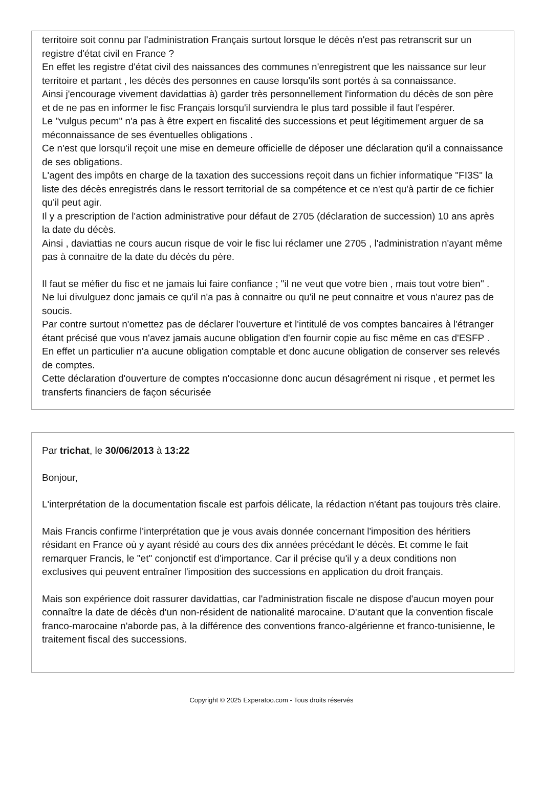territoire soit connu par l'administration Français surtout lorsque le décès n'est pas retranscrit sur un registre d'état civil en France ?
En effet les registre d'état civil des naissances des communes n'enregistrent que les naissance sur leur territoire et partant , les décès des personnes en cause lorsqu'ils sont portés à sa connaissance.
Ainsi j'encourage vivement davidattias à) garder très personnellement l'information du décès de son père et de ne pas en informer le fisc Français lorsqu'il surviendra le plus tard possible il faut l'espérer.
Le "vulgus pecum" n'a pas à être expert en fiscalité des successions et peut légitimement arguer de sa méconnaissance de ses éventuelles obligations .
Ce n'est que lorsqu'il reçoit une mise en demeure officielle de déposer une déclaration qu'il a connaissance de ses obligations.
L'agent des impôts en charge de la taxation des successions reçoit dans un fichier informatique "FI3S" la liste des décès enregistrés dans le ressort territorial de sa compétence et ce n'est qu'à partir de ce fichier qu'il peut agir.
Il y a prescription de l'action administrative pour défaut de 2705 (déclaration de succession) 10 ans après la date du décès.
Ainsi , daviattias ne cours aucun risque de voir le fisc lui réclamer une 2705 , l'administration n'ayant même pas à connaitre de la date du décès du père.
Il faut se méfier du fisc et ne jamais lui faire confiance ; "il ne veut que votre bien , mais tout votre bien" . Ne lui divulguez donc jamais ce qu'il n'a pas à connaitre ou qu'il ne peut connaitre et vous n'aurez pas de soucis.
Par contre surtout n'omettez pas de déclarer l'ouverture et l'intitulé de vos comptes bancaires à l'étranger étant précisé que vous n'avez jamais aucune obligation d'en fournir copie au fisc même en cas d'ESFP . En effet un particulier n'a aucune obligation comptable et donc aucune obligation de conserver ses relevés de comptes.
Cette déclaration d'ouverture de comptes n'occasionne donc aucun désagrément ni risque , et permet les transferts financiers de façon sécurisée
Par trichat, le 30/06/2013 à 13:22
Bonjour,
L'interprétation de la documentation fiscale est parfois délicate, la rédaction n'étant pas toujours très claire.
Mais Francis confirme l'interprétation que je vous avais donnée concernant l'imposition des héritiers résidant en France où y ayant résidé au cours des dix années précédant le décès. Et comme le fait remarquer Francis, le "et" conjonctif est d'importance. Car il précise qu'il y a deux conditions non exclusives qui peuvent entraîner l'imposition des successions en application du droit français.
Mais son expérience doit rassurer davidattias, car l'administration fiscale ne dispose d'aucun moyen pour connaître la date de décès d'un non-résident de nationalité marocaine. D'autant que la convention fiscale franco-marocaine n'aborde pas, à la différence des conventions franco-algérienne et franco-tunisienne, le traitement fiscal des successions.
Copyright © 2025 Experatoo.com - Tous droits réservés